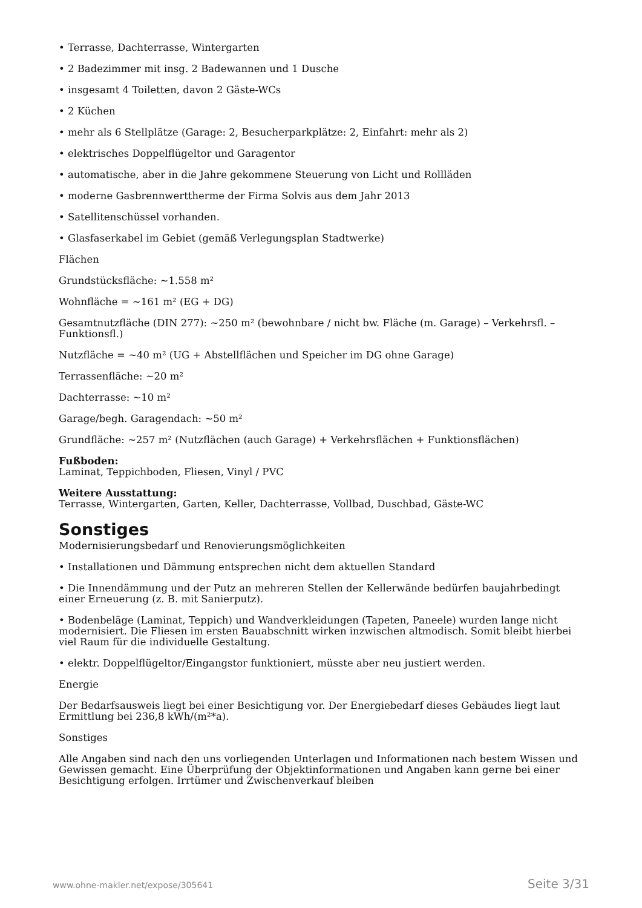• Terrasse, Dachterrasse, Wintergarten
• 2 Badezimmer mit insg. 2 Badewannen und 1 Dusche
• insgesamt 4 Toiletten, davon 2 Gäste-WCs
• 2 Küchen
• mehr als 6 Stellplätze (Garage: 2, Besucherparkplätze: 2, Einfahrt: mehr als 2)
• elektrisches Doppelflügeltor und Garagentor
• automatische, aber in die Jahre gekommene Steuerung von Licht und Rollläden
• moderne Gasbrennwerttherme der Firma Solvis aus dem Jahr 2013
• Satellitenschüssel vorhanden.
• Glasfaserkabel im Gebiet (gemäß Verlegungsplan Stadtwerke)
Flächen
Grundstücksfläche: ~1.558 m²
Wohnfläche = ~161 m² (EG + DG)
Gesamtnutzfläche (DIN 277): ~250 m² (bewohnbare / nicht bw. Fläche (m. Garage) – Verkehrsfl. – Funktionsfl.)
Nutzfläche = ~40 m² (UG + Abstellflächen und Speicher im DG ohne Garage)
Terrassenfläche: ~20 m²
Dachterrasse: ~10 m²
Garage/begh. Garagendach: ~50 m²
Grundfläche: ~257 m² (Nutzflächen (auch Garage) + Verkehrsflächen + Funktionsflächen)
Fußboden:
Laminat, Teppichboden, Fliesen, Vinyl / PVC
Weitere Ausstattung:
Terrasse, Wintergarten, Garten, Keller, Dachterrasse, Vollbad, Duschbad, Gäste-WC
Sonstiges
Modernisierungsbedarf und Renovierungsmöglichkeiten
• Installationen und Dämmung entsprechen nicht dem aktuellen Standard
• Die Innendämmung und der Putz an mehreren Stellen der Kellerwände bedürfen baujahrbedingt einer Erneuerung (z. B. mit Sanierputz).
• Bodenbeläge (Laminat, Teppich) und Wandverkleidungen (Tapeten, Paneele) wurden lange nicht modernisiert. Die Fliesen im ersten Bauabschnitt wirken inzwischen altmodisch. Somit bleibt hierbei viel Raum für die individuelle Gestaltung.
• elektr. Doppelflügeltor/Eingangstor funktioniert, müsste aber neu justiert werden.
Energie
Der Bedarfsausweis liegt bei einer Besichtigung vor. Der Energiebedarf dieses Gebäudes liegt laut Ermittlung bei 236,8 kWh/(m²*a).
Sonstiges
Alle Angaben sind nach den uns vorliegenden Unterlagen und Informationen nach bestem Wissen und Gewissen gemacht. Eine Überprüfung der Objektinformationen und Angaben kann gerne bei einer Besichtigung erfolgen. Irrtümer und Zwischenverkauf bleiben
www.ohne-makler.net/expose/305641 Seite 3/31